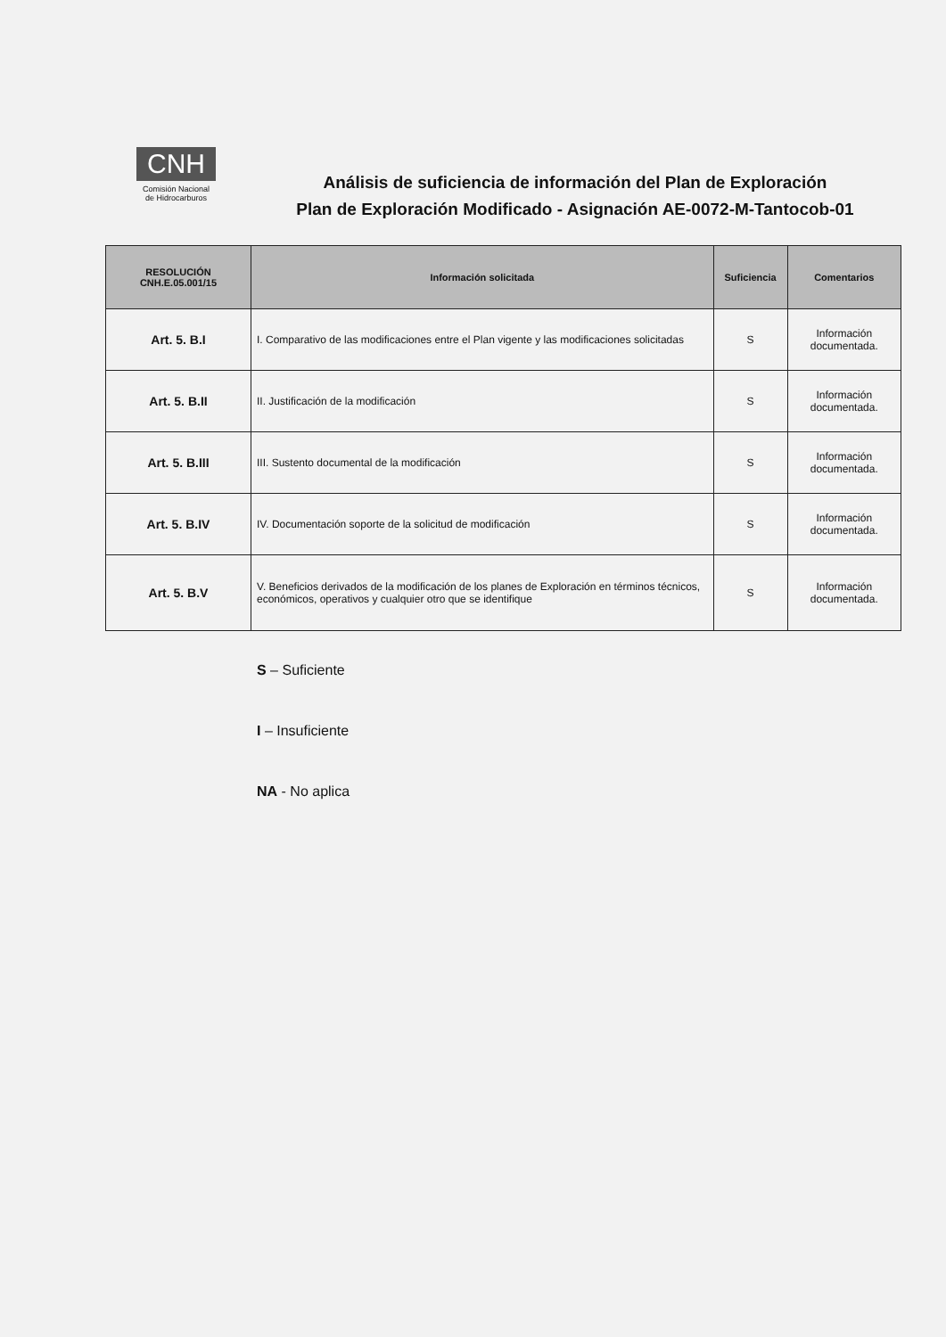CNH
Comisión Nacional
de Hidrocarburos
Análisis de suficiencia de información del Plan de Exploración
Plan de Exploración Modificado - Asignación AE-0072-M-Tantocob-01
| RESOLUCIÓN CNH.E.05.001/15 | Información solicitada | Suficiencia | Comentarios |
| --- | --- | --- | --- |
| Art. 5. B.I | I. Comparativo de las modificaciones entre el Plan vigente y las modificaciones solicitadas | S | Información documentada. |
| Art. 5. B.II | II. Justificación de la modificación | S | Información documentada. |
| Art. 5. B.III | III. Sustento documental de la modificación | S | Información documentada. |
| Art. 5. B.IV | IV. Documentación soporte de la solicitud de modificación | S | Información documentada. |
| Art. 5. B.V | V. Beneficios derivados de la modificación de los planes de Exploración en términos técnicos, económicos, operativos y cualquier otro que se identifique | S | Información documentada. |
S – Suficiente
I – Insuficiente
NA - No aplica